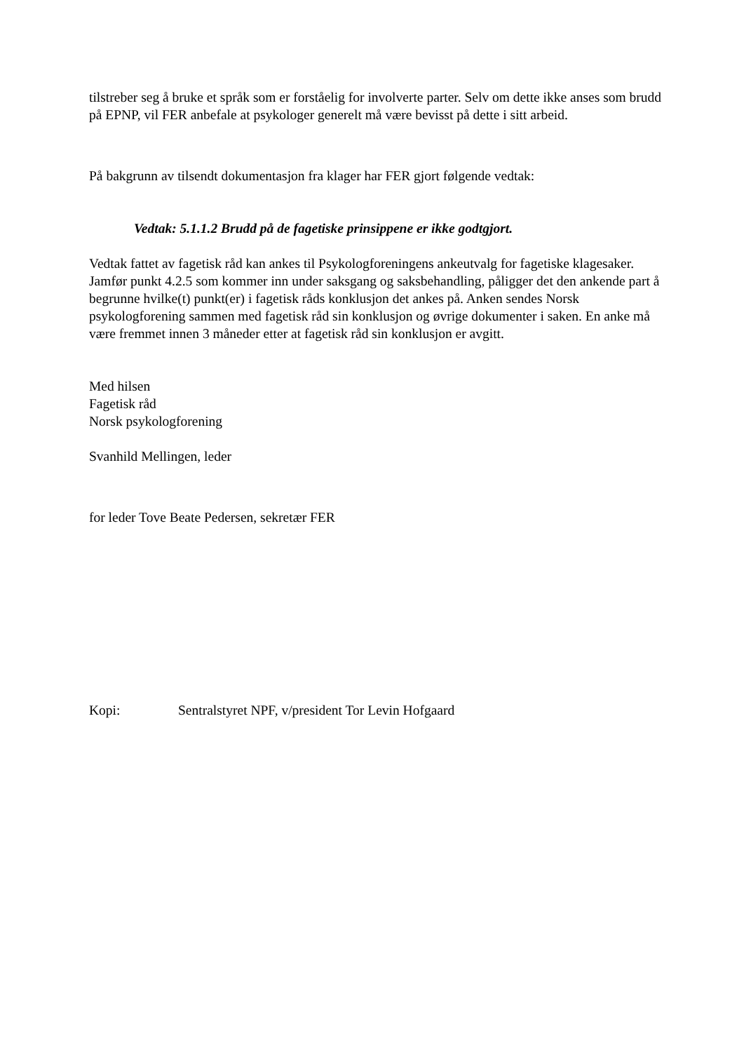tilstreber seg å bruke et språk som er forståelig for involverte parter. Selv om dette ikke anses som brudd på EPNP, vil FER anbefale at psykologer generelt må være bevisst på dette i sitt arbeid.
På bakgrunn av tilsendt dokumentasjon fra klager har FER gjort følgende vedtak:
Vedtak: 5.1.1.2 Brudd på de fagetiske prinsippene er ikke godtgjort.
Vedtak fattet av fagetisk råd kan ankes til Psykologforeningens ankeutvalg for fagetiske klagesaker. Jamfør punkt 4.2.5 som kommer inn under saksgang og saksbehandling, påligger det den ankende part å begrunne hvilke(t) punkt(er) i fagetisk råds konklusjon det ankes på. Anken sendes Norsk psykologforening sammen med fagetisk råd sin konklusjon og øvrige dokumenter i saken. En anke må være fremmet innen 3 måneder etter at fagetisk råd sin konklusjon er avgitt.
Med hilsen
Fagetisk råd
Norsk psykologforening
Svanhild Mellingen, leder
for leder Tove Beate Pedersen, sekretær FER
Kopi: Sentralstyret NPF, v/president Tor Levin Hofgaard